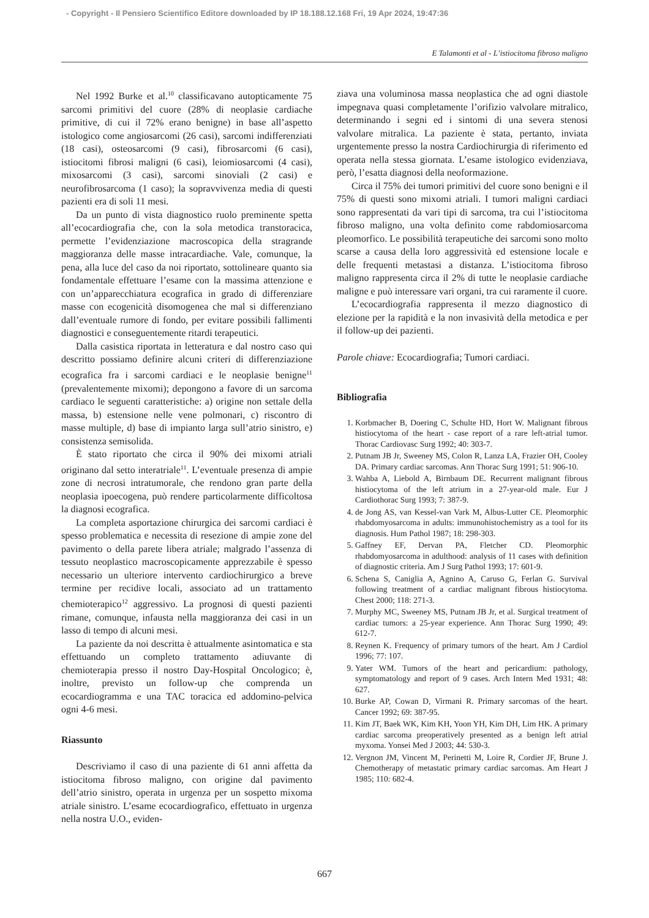- Copyright - Il Pensiero Scientifico Editore downloaded by IP 18.188.12.168 Fri, 19 Apr 2024, 19:47:36
E Talamonti et al - L’istiocitoma fibroso maligno
Nel 1992 Burke et al.<sup>10</sup> classificavano autopticamente 75 sarcomi primitivi del cuore (28% di neoplasie cardiache primitive, di cui il 72% erano benigne) in base all’aspetto istologico come angiosarcomi (26 casi), sarcomi indifferenziati (18 casi), osteosarcomi (9 casi), fibrosarcomi (6 casi), istiocitomi fibrosi maligni (6 casi), leiomiosarcomi (4 casi), mixosarcomi (3 casi), sarcomi sinoviali (2 casi) e neurofibrosarcoma (1 caso); la sopravvivenza media di questi pazienti era di soli 11 mesi.
Da un punto di vista diagnostico ruolo preminente spetta all’ecocardiografia che, con la sola metodica transtoracica, permette l’evidenziazione macroscopica della stragrande maggioranza delle masse intracardiache. Vale, comunque, la pena, alla luce del caso da noi riportato, sottolineare quanto sia fondamentale effettuare l’esame con la massima attenzione e con un’apparecchiatura ecografica in grado di differenziare masse con ecogenicità disomogenea che mal si differenziano dall’eventuale rumore di fondo, per evitare possibili fallimenti diagnostici e conseguentemente ritardi terapeutici.
Dalla casistica riportata in letteratura e dal nostro caso qui descritto possiamo definire alcuni criteri di differenziazione ecografica fra i sarcomi cardiaci e le neoplasie benigne<sup>11</sup> (prevalentemente mixomi); depongono a favore di un sarcoma cardiaco le seguenti caratteristiche: a) origine non settale della massa, b) estensione nelle vene polmonari, c) riscontro di masse multiple, d) base di impianto larga sull’atrio sinistro, e) consistenza semisolida.
È stato riportato che circa il 90% dei mixomi atriali originano dal setto interatriale<sup>11</sup>. L’eventuale presenza di ampie zone di necrosi intratumorale, che rendono gran parte della neoplasia ipoecogena, può rendere particolarmente difficoltosa la diagnosi ecografica.
La completa asportazione chirurgica dei sarcomi cardiaci è spesso problematica e necessita di resezione di ampie zone del pavimento o della parete libera atriale; malgrado l’assenza di tessuto neoplastico macroscopicamente apprezzabile è spesso necessario un ulteriore intervento cardiochirurgico a breve termine per recidive locali, associato ad un trattamento chemioterapico<sup>12</sup> aggressivo. La prognosi di questi pazienti rimane, comunque, infausta nella maggioranza dei casi in un lasso di tempo di alcuni mesi.
La paziente da noi descritta è attualmente asintomatica e sta effettuando un completo trattamento adiuvante di chemioterapia presso il nostro Day-Hospital Oncologico; è, inoltre, previsto un follow-up che comprenda un ecocardiogramma e una TAC toracica ed addomino-pelvica ogni 4-6 mesi.
Riassunto
Descriviamo il caso di una paziente di 61 anni affetta da istiocitoma fibroso maligno, con origine dal pavimento dell’atrio sinistro, operata in urgenza per un sospetto mixoma atriale sinistro. L’esame ecocardiografico, effettuato in urgenza nella nostra U.O., eviden-
ziava una voluminosa massa neoplastica che ad ogni diastole impegnava quasi completamente l’orifizio valvolare mitralico, determinando i segni ed i sintomi di una severa stenosi valvolare mitralica. La paziente è stata, pertanto, inviata urgentemente presso la nostra Cardiochirurgia di riferimento ed operata nella stessa giornata. L’esame istologico evidenziava, però, l’esatta diagnosi della neoformazione.
Circa il 75% dei tumori primitivi del cuore sono benigni e il 75% di questi sono mixomi atriali. I tumori maligni cardiaci sono rappresentati da vari tipi di sarcoma, tra cui l’istiocitoma fibroso maligno, una volta definito come rabdomiosarcoma pleomorfico. Le possibilità terapeutiche dei sarcomi sono molto scarse a causa della loro aggressività ed estensione locale e delle frequenti metastasi a distanza. L’istiocitoma fibroso maligno rappresenta circa il 2% di tutte le neoplasie cardiache maligne e può interessare vari organi, tra cui raramente il cuore.
L’ecocardiografia rappresenta il mezzo diagnostico di elezione per la rapidità e la non invasività della metodica e per il follow-up dei pazienti.
Parole chiave: Ecocardiografia; Tumori cardiaci.
Bibliografia
1. Korbmacher B, Doering C, Schulte HD, Hort W. Malignant fibrous histiocytoma of the heart - case report of a rare left-atrial tumor. Thorac Cardiovasc Surg 1992; 40: 303-7.
2. Putnam JB Jr, Sweeney MS, Colon R, Lanza LA, Frazier OH, Cooley DA. Primary cardiac sarcomas. Ann Thorac Surg 1991; 51: 906-10.
3. Wahba A, Liebold A, Birnbaum DE. Recurrent malignant fibrous histiocytoma of the left atrium in a 27-year-old male. Eur J Cardiothorac Surg 1993; 7: 387-9.
4. de Jong AS, van Kessel-van Vark M, Albus-Lutter CE. Pleomorphic rhabdomyosarcoma in adults: immunohistochemistry as a tool for its diagnosis. Hum Pathol 1987; 18: 298-303.
5. Gaffney EF, Dervan PA, Fletcher CD. Pleomorphic rhabdomyosarcoma in adulthood: analysis of 11 cases with definition of diagnostic criteria. Am J Surg Pathol 1993; 17: 601-9.
6. Schena S, Caniglia A, Agnino A, Caruso G, Ferlan G. Survival following treatment of a cardiac malignant fibrous histiocytoma. Chest 2000; 118: 271-3.
7. Murphy MC, Sweeney MS, Putnam JB Jr, et al. Surgical treatment of cardiac tumors: a 25-year experience. Ann Thorac Surg 1990; 49: 612-7.
8. Reynen K. Frequency of primary tumors of the heart. Am J Cardiol 1996; 77: 107.
9. Yater WM. Tumors of the heart and pericardium: pathology, symptomatology and report of 9 cases. Arch Intern Med 1931; 48: 627.
10. Burke AP, Cowan D, Virmani R. Primary sarcomas of the heart. Cancer 1992; 69: 387-95.
11. Kim JT, Baek WK, Kim KH, Yoon YH, Kim DH, Lim HK. A primary cardiac sarcoma preoperatively presented as a benign left atrial myxoma. Yonsei Med J 2003; 44: 530-3.
12. Vergnon JM, Vincent M, Perinetti M, Loire R, Cordier JF, Brune J. Chemotherapy of metastatic primary cardiac sarcomas. Am Heart J 1985; 110: 682-4.
667